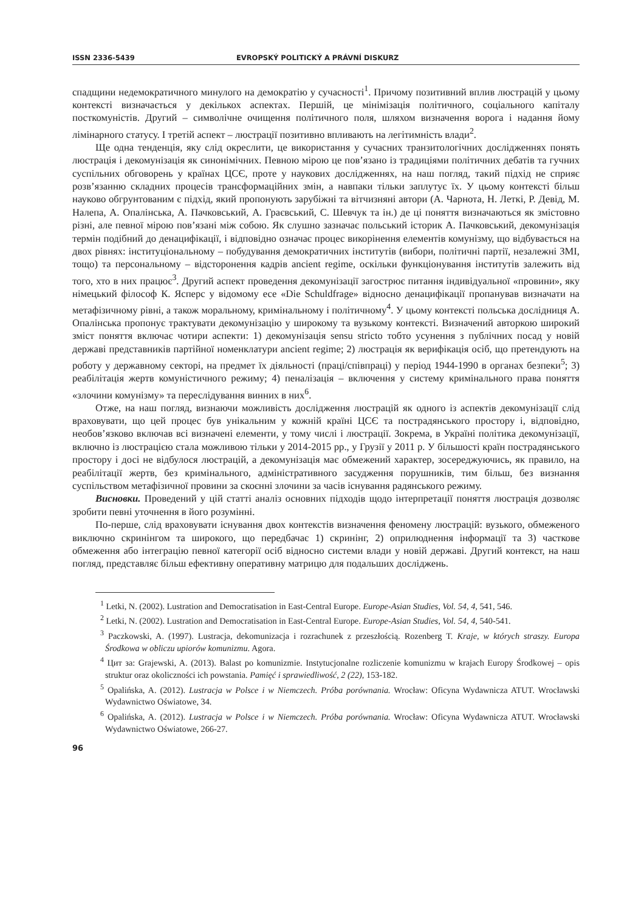ISSN 2336-5439 EVROPSKÝ POLITICKÝ A PRÁVNÍ DISKURZ
спадщини недемократичного минулого на демократію у сучасності<sup>1</sup>. Причому позитивний вплив люстрацій у цьому контексті визначається у декількох аспектах. Першій, це мінімізація політичного, соціального капіталу посткомуністів. Другий – символічне очищення політичного поля, шляхом визначення ворога і надання йому лімінарного статусу. І третій аспект – люстрації позитивно впливають на легітимність влади<sup>2</sup>.
Ще одна тенденція, яку слід окреслити, це використання у сучасних транзитологічних дослідженнях понять люстрація і декомунізація як синонімічних. Певною мірою це пов’язано із традиціями політичних дебатів та гучних суспільних обговорень у країнах ЦСЄ, проте у наукових дослідженнях, на наш погляд, такий підхід не сприяє розв’язанню складних процесів трансформаційних змін, а навпаки тільки заплутує їх. У цьому контексті більш науково обгрунтованим є підхід, який пропонують зарубіжні та вітчизняні автори (А. Чарнота, Н. Леткі, Р. Девід, М. Налепа, А. Опалінська, А. Пачковський, А. Граєвський, С. Шевчук та ін.) де ці поняття визначаються як змістовно різні, але певної мірою пов’язані між собою. Як слушно зазначає польський історик А. Пачковський, декомунізація термін подібний до денацифікації, і відповідно означає процес викорінення елементів комунізму, що відбувається на двох рівнях: інституціональному – побудування демократичних інститутів (вибори, політичні партії, незалежні ЗМІ, тощо) та персональному – відсторонення кадрів ancient regime, оскільки функціонування інститутів залежить від того, хто в них працює<sup>3</sup>. Другий аспект проведення декомунізації загострює питання індивідуальної «провини», яку німецький філософ К. Ясперс у відомому есе «Die Schuldfrage» відносно денацифікації пропанував визначати на метафізичному рівні, а також моральному, кримінальному і політичному<sup>4</sup>. У цьому контексті польська дослідниця А. Опалінська пропонує трактувати декомунізацію у широкому та вузькому контексті. Визначений авторкою широкий зміст поняття включає чотири аспекти: 1) декомунізація sensu stricto тобто усунення з публічних посад у новій державі представників партійної номенклатури ancient regime; 2) люстрація як верифікація осіб, що претендують на роботу у державному секторі, на предмет їх діяльності (праці/співпраці) у період 1944-1990 в органах безпеки<sup>5</sup>; 3) реабілітація жертв комуністичного режиму; 4) пеналізація – включення у систему кримінального права поняття «злочини комунізму» та переслідування винних в них<sup>6</sup>.
Отже, на наш погляд, визнаючи можливість дослідження люстрацій як одного із аспектів декомунізації слід враховувати, що цей процес був унікальним у кожній країні ЦСЄ та пострадянського простору і, відповідно, необов’язково включав всі визначені елементи, у тому числі і люстрації. Зокрема, в Україні політика декомунізації, включно із люстрацією стала можливою тільки у 2014-2015 рр., у Грузії у 2011 р. У більшості країн пострадянського простору і досі не відбулося люстрацій, а декомунізація має обмежений характер, зосереджуючись, як правило, на реабілітації жертв, без кримінального, адміністративного засудження порушників, тим більш, без визнання суспільством метафізичної провини за скоєнні злочини за часів існування радянського режиму.
Висновки. Проведений у цій статті аналіз основних підходів щодо інтерпретації поняття люстрація дозволяє зробити певні уточнення в його розумінні.
По-перше, слід враховувати існування двох контекстів визначення феномену люстрацій: вузького, обмеженого виключно скринінгом та широкого, що передбачає 1) скринінг, 2) оприлюднення інформації та 3) часткове обмеження або інтеграцію певної категорії осіб відносно системи влади у новій державі. Другий контекст, на наш погляд, представляє більш ефективну оперативну матрицю для подальших досліджень.
<sup>1</sup> Letki, N. (2002). Lustration and Democratisation in East-Central Europe. Europe-Asian Studies, Vol. 54, 4, 541, 546.
<sup>2</sup> Letki, N. (2002). Lustration and Democratisation in East-Central Europe. Europe-Asian Studies, Vol. 54, 4, 540-541.
<sup>3</sup> Paczkowski, A. (1997). Lustracja, dekomunizacja i rozrachunek z przeszłością. Rozenberg T. Kraje, w których straszy. Europa Środkowa w obliczu upiorów komunizmu. Agora.
<sup>4</sup> Цит за: Grajewski, A. (2013). Balast po komunizmie. Instytucjonalne rozliczenie komunizmu w krajach Europy Środkowej – opis struktur oraz okoliczności ich powstania. Pamięć i sprawiedliwość, 2 (22), 153-182.
<sup>5</sup> Opalińska, A. (2012). Lustracja w Polsce i w Niemczech. Próba porównania. Wrocław: Oficyna Wydawnicza ATUT. Wrocławski Wydawnictwo Oświatowe, 34.
<sup>6</sup> Opalińska, A. (2012). Lustracja w Polsce i w Niemczech. Próba porównania. Wrocław: Oficyna Wydawnicza ATUT. Wrocławski Wydawnictwo Oświatowe, 266-27.
96